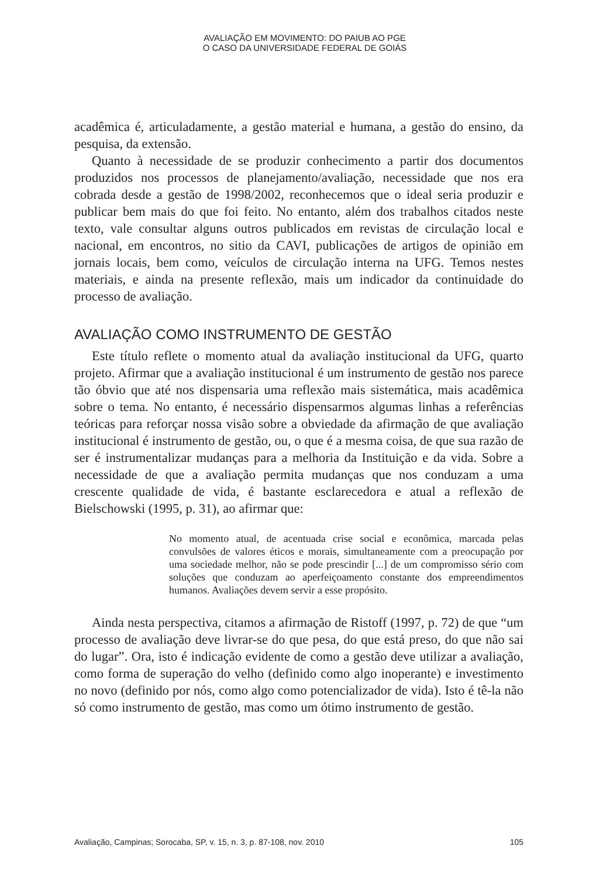AVALIAÇÃO EM MOVIMENTO: DO PAIUB AO PGE
O CASO DA UNIVERSIDADE FEDERAL DE GOIÁS
acadêmica é, articuladamente, a gestão material e humana, a gestão do ensino, da pesquisa, da extensão.
Quanto à necessidade de se produzir conhecimento a partir dos documentos produzidos nos processos de planejamento/avaliação, necessidade que nos era cobrada desde a gestão de 1998/2002, reconhecemos que o ideal seria produzir e publicar bem mais do que foi feito. No entanto, além dos trabalhos citados neste texto, vale consultar alguns outros publicados em revistas de circulação local e nacional, em encontros, no sitio da CAVI, publicações de artigos de opinião em jornais locais, bem como, veículos de circulação interna na UFG. Temos nestes materiais, e ainda na presente reflexão, mais um indicador da continuidade do processo de avaliação.
AVALIAÇÃO COMO INSTRUMENTO DE GESTÃO
Este título reflete o momento atual da avaliação institucional da UFG, quarto projeto. Afirmar que a avaliação institucional é um instrumento de gestão nos parece tão óbvio que até nos dispensaria uma reflexão mais sistemática, mais acadêmica sobre o tema. No entanto, é necessário dispensarmos algumas linhas a referências teóricas para reforçar nossa visão sobre a obviedade da afirmação de que avaliação institucional é instrumento de gestão, ou, o que é a mesma coisa, de que sua razão de ser é instrumentalizar mudanças para a melhoria da Instituição e da vida. Sobre a necessidade de que a avaliação permita mudanças que nos conduzam a uma crescente qualidade de vida, é bastante esclarecedora e atual a reflexão de Bielschowski (1995, p. 31), ao afirmar que:
No momento atual, de acentuada crise social e econômica, marcada pelas convulsões de valores éticos e morais, simultaneamente com a preocupação por uma sociedade melhor, não se pode prescindir [...] de um compromisso sério com soluções que conduzam ao aperfeiçoamento constante dos empreendimentos humanos. Avaliações devem servir a esse propósito.
Ainda nesta perspectiva, citamos a afirmação de Ristoff (1997, p. 72) de que “um processo de avaliação deve livrar-se do que pesa, do que está preso, do que não sai do lugar”. Ora, isto é indicação evidente de como a gestão deve utilizar a avaliação, como forma de superação do velho (definido como algo inoperante) e investimento no novo (definido por nós, como algo como potencializador de vida). Isto é tê-la não só como instrumento de gestão, mas como um ótimo instrumento de gestão.
Avaliação, Campinas; Sorocaba, SP, v. 15, n. 3, p. 87-108, nov. 2010 105